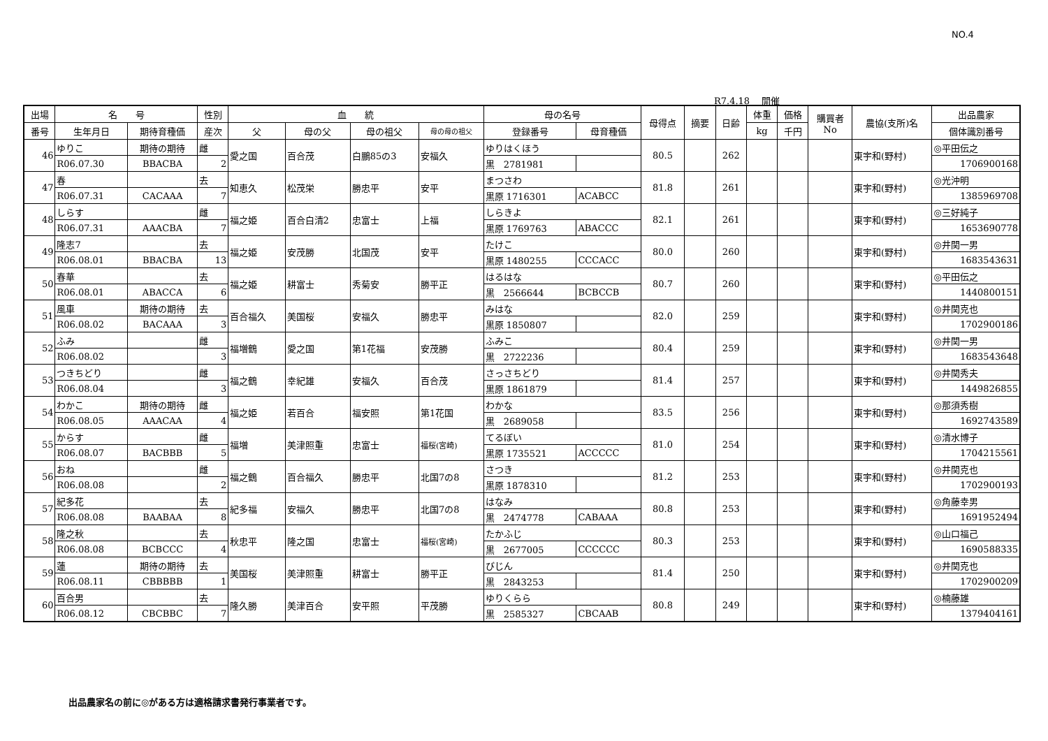NO.4
R7.4.18　 開催
| 出場 | 名 号 | | 性別 | 血 統 | | | | 母の名号 | | 母得点 | 摘要 | 日齢 | 体重 | 価格 | 購買者 No | 農協(支所)名 | 出品農家 |
| --- | --- | --- | --- | --- | --- | --- | --- | --- | --- | --- | --- | --- | --- | --- | --- | --- | --- |
| 番号 | 生年月日 | 期待育種価 | 産次 | 父 | 母の父 | 母の祖父 | 母の母の祖父 | 登録番号 | 母育種価 | | | | kg | 千円 | | | 個体識別番号 |
| 46 | ゆりこ | 期待の期待 | 雌 | 愛之国 | 百合茂 | 白鵬85の3 | 安福久 | ゆりはくほう | | 80.5 | | 262 | | | | 東宇和(野村) | ◎平田伝之 |
| | R06.07.30 | BBACBA | 2 | | | | | 黒 2781981 | | | | | | | | | 1706900168 |
| 47 | 春 | | 去 | 知恵久 | 松茂栄 | 勝忠平 | 安平 | まつさわ | | 81.8 | | 261 | | | | 東宇和(野村) | ◎光沖明 |
| | R06.07.31 | CACAAA | 7 | | | | | 黒原 1716301 | ACABCC | | | | | | | | 1385969708 |
| 48 | しらす | | 雌 | 福之姫 | 百合白清2 | 忠富士 | 上福 | しらきよ | | 82.1 | | 261 | | | | 東宇和(野村) | ◎三好純子 |
| | R06.07.31 | AAACBA | 7 | | | | | 黒原 1769763 | ABACCC | | | | | | | | 1653690778 |
| 49 | 隆志7 | | 去 | 福之姫 | 安茂勝 | 北国茂 | 安平 | たけこ | | 80.0 | | 260 | | | | 東宇和(野村) | ◎井関一男 |
| | R06.08.01 | BBACBA | 13 | | | | | 黒原 1480255 | CCCACC | | | | | | | | 1683543631 |
| 50 | 春華 | | 去 | 福之姫 | 耕富士 | 秀菊安 | 勝平正 | はるはな | | 80.7 | | 260 | | | | 東宇和(野村) | ◎平田伝之 |
| | R06.08.01 | ABACCA | 6 | | | | | 黒 2566644 | BCBCCB | | | | | | | | 1440800151 |
| 51 | 風車 | 期待の期待 | 去 | 百合福久 | 美国桜 | 安福久 | 勝忠平 | みはな | | 82.0 | | 259 | | | | 東宇和(野村) | ◎井関克也 |
| | R06.08.02 | BACAAA | 3 | | | | | 黒原 1850807 | | | | | | | | | 1702900186 |
| 52 | ふみ | | 雌 | 福増鶴 | 愛之国 | 第1花福 | 安茂勝 | ふみこ | | 80.4 | | 259 | | | | 東宇和(野村) | ◎井関一男 |
| | R06.08.02 | | 3 | | | | | 黒 2722236 | | | | | | | | | 1683543648 |
| 53 | つきちどり | | 雌 | 福之鶴 | 幸紀雄 | 安福久 | 百合茂 | さっさちどり | | 81.4 | | 257 | | | | 東宇和(野村) | ◎井関秀夫 |
| | R06.08.04 | | 3 | | | | | 黒原 1861879 | | | | | | | | | 1449826855 |
| 54 | わかこ | 期待の期待 | 雌 | 福之姫 | 若百合 | 福安照 | 第1花国 | わかな | | 83.5 | | 256 | | | | 東宇和(野村) | ◎那須秀樹 |
| | R06.08.05 | AAACAA | 4 | | | | | 黒 2689058 | | | | | | | | | 1692743589 |
| 55 | からす | | 雌 | 福増 | 美津照重 | 忠富士 | 福桜(宮崎) | てるぼい | | 81.0 | | 254 | | | | 東宇和(野村) | ◎清水博子 |
| | R06.08.07 | BACBBB | 5 | | | | | 黒原 1735521 | ACCCCC | | | | | | | | 1704215561 |
| 56 | おね | | 雌 | 福之鶴 | 百合福久 | 勝忠平 | 北国7の8 | さつき | | 81.2 | | 253 | | | | 東宇和(野村) | ◎井関克也 |
| | R06.08.08 | | 2 | | | | | 黒原 1878310 | | | | | | | | | 1702900193 |
| 57 | 紀多花 | | 去 | 紀多福 | 安福久 | 勝忠平 | 北国7の8 | はなみ | | 80.8 | | 253 | | | | 東宇和(野村) | ◎角藤幸男 |
| | R06.08.08 | BAABAA | 8 | | | | | 黒 2474778 | CABAAA | | | | | | | | 1691952494 |
| 58 | 隆之秋 | | 去 | 秋忠平 | 隆之国 | 忠富士 | 福桜(宮崎) | たかふじ | | 80.3 | | 253 | | | | 東宇和(野村) | ◎山口福己 |
| | R06.08.08 | BCBCCC | 4 | | | | | 黒 2677005 | CCCCCC | | | | | | | | 1690588335 |
| 59 | 蓮 | 期待の期待 | 去 | 美国桜 | 美津照重 | 耕富士 | 勝平正 | びじん | | 81.4 | | 250 | | | | 東宇和(野村) | ◎井関克也 |
| | R06.08.11 | CBBBBB | 1 | | | | | 黒 2843253 | | | | | | | | | 1702900209 |
| 60 | 百合男 | | 去 | 隆久勝 | 美津百合 | 安平照 | 平茂勝 | ゆりくらら | | 80.8 | | 249 | | | | 東宇和(野村) | ◎楠藤雄 |
| | R06.08.12 | CBCBBC | 7 | | | | | 黒 2585327 | CBCAAB | | | | | | | | 1379404161 |
出品農家名の前に◎がある方は適格請求書発行事業者です。